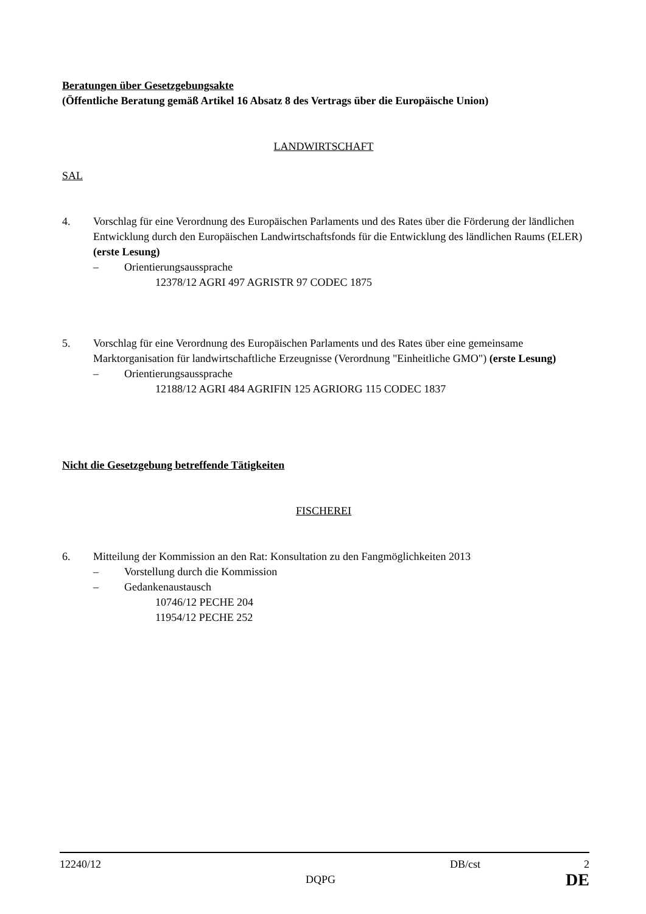Beratungen über Gesetzgebungsakte
(Öffentliche Beratung gemäß Artikel 16 Absatz 8 des Vertrags über die Europäische Union)
LANDWIRTSCHAFT
SAL
4. Vorschlag für eine Verordnung des Europäischen Parlaments und des Rates über die Förderung der ländlichen Entwicklung durch den Europäischen Landwirtschaftsfonds für die Entwicklung des ländlichen Raums (ELER)
(erste Lesung)
– Orientierungsaussprache
12378/12 AGRI 497 AGRISTR 97 CODEC 1875
5. Vorschlag für eine Verordnung des Europäischen Parlaments und des Rates über eine gemeinsame Marktorganisation für landwirtschaftliche Erzeugnisse (Verordnung "Einheitliche GMO") (erste Lesung)
– Orientierungsaussprache
12188/12 AGRI 484 AGRIFIN 125 AGRIORG 115 CODEC 1837
Nicht die Gesetzgebung betreffende Tätigkeiten
FISCHEREI
6. Mitteilung der Kommission an den Rat: Konsultation zu den Fangmöglichkeiten 2013
– Vorstellung durch die Kommission
– Gedankenaustausch
10746/12 PECHE 204
11954/12 PECHE 252
12240/12 DB/cst 2
DQPG DE